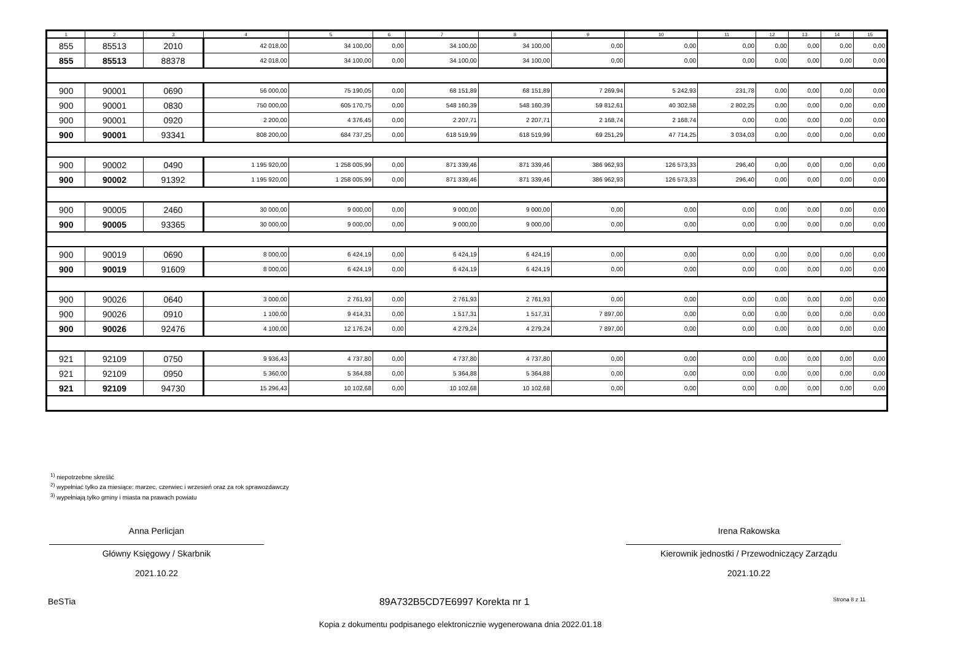| 1 | 2 | 3 | 4 | 5 | 6 | 7 | 8 | 9 | 10 | 11 | 12 | 13 | 14 | 15 |
| --- | --- | --- | --- | --- | --- | --- | --- | --- | --- | --- | --- | --- | --- | --- |
| 855 | 85513 | 2010 | 42 018,00 | 34 100,00 | 0,00 | 34 100,00 | 34 100,00 | 0,00 | 0,00 | 0,00 | 0,00 | 0,00 | 0,00 | 0,00 |
| 855 | 85513 | 88378 | 42 018,00 | 34 100,00 | 0,00 | 34 100,00 | 34 100,00 | 0,00 | 0,00 | 0,00 | 0,00 | 0,00 | 0,00 | 0,00 |
| 900 | 90001 | 0690 | 56 000,00 | 75 190,05 | 0,00 | 68 151,89 | 68 151,89 | 7 269,94 | 5 242,93 | 231,78 | 0,00 | 0,00 | 0,00 | 0,00 |
| 900 | 90001 | 0830 | 750 000,00 | 605 170,75 | 0,00 | 548 160,39 | 548 160,39 | 59 812,61 | 40 302,58 | 2 802,25 | 0,00 | 0,00 | 0,00 | 0,00 |
| 900 | 90001 | 0920 | 2 200,00 | 4 376,45 | 0,00 | 2 207,71 | 2 207,71 | 2 168,74 | 2 168,74 | 0,00 | 0,00 | 0,00 | 0,00 | 0,00 |
| 900 | 90001 | 93341 | 808 200,00 | 684 737,25 | 0,00 | 618 519,99 | 618 519,99 | 69 251,29 | 47 714,25 | 3 034,03 | 0,00 | 0,00 | 0,00 | 0,00 |
| 900 | 90002 | 0490 | 1 195 920,00 | 1 258 005,99 | 0,00 | 871 339,46 | 871 339,46 | 386 962,93 | 126 573,33 | 296,40 | 0,00 | 0,00 | 0,00 | 0,00 |
| 900 | 90002 | 91392 | 1 195 920,00 | 1 258 005,99 | 0,00 | 871 339,46 | 871 339,46 | 386 962,93 | 126 573,33 | 296,40 | 0,00 | 0,00 | 0,00 | 0,00 |
| 900 | 90005 | 2460 | 30 000,00 | 9 000,00 | 0,00 | 9 000,00 | 9 000,00 | 0,00 | 0,00 | 0,00 | 0,00 | 0,00 | 0,00 | 0,00 |
| 900 | 90005 | 93365 | 30 000,00 | 9 000,00 | 0,00 | 9 000,00 | 9 000,00 | 0,00 | 0,00 | 0,00 | 0,00 | 0,00 | 0,00 | 0,00 |
| 900 | 90019 | 0690 | 8 000,00 | 6 424,19 | 0,00 | 6 424,19 | 6 424,19 | 0,00 | 0,00 | 0,00 | 0,00 | 0,00 | 0,00 | 0,00 |
| 900 | 90019 | 91609 | 8 000,00 | 6 424,19 | 0,00 | 6 424,19 | 6 424,19 | 0,00 | 0,00 | 0,00 | 0,00 | 0,00 | 0,00 | 0,00 |
| 900 | 90026 | 0640 | 3 000,00 | 2 761,93 | 0,00 | 2 761,93 | 2 761,93 | 0,00 | 0,00 | 0,00 | 0,00 | 0,00 | 0,00 | 0,00 |
| 900 | 90026 | 0910 | 1 100,00 | 9 414,31 | 0,00 | 1 517,31 | 1 517,31 | 7 897,00 | 0,00 | 0,00 | 0,00 | 0,00 | 0,00 | 0,00 |
| 900 | 90026 | 92476 | 4 100,00 | 12 176,24 | 0,00 | 4 279,24 | 4 279,24 | 7 897,00 | 0,00 | 0,00 | 0,00 | 0,00 | 0,00 | 0,00 |
| 921 | 92109 | 0750 | 9 936,43 | 4 737,80 | 0,00 | 4 737,80 | 4 737,80 | 0,00 | 0,00 | 0,00 | 0,00 | 0,00 | 0,00 | 0,00 |
| 921 | 92109 | 0950 | 5 360,00 | 5 364,88 | 0,00 | 5 364,88 | 5 364,88 | 0,00 | 0,00 | 0,00 | 0,00 | 0,00 | 0,00 | 0,00 |
| 921 | 92109 | 94730 | 15 296,43 | 10 102,68 | 0,00 | 10 102,68 | 10 102,68 | 0,00 | 0,00 | 0,00 | 0,00 | 0,00 | 0,00 | 0,00 |
<sup>1)</sup> niepotrzebne skreślić
<sup>2)</sup> wypełniać tylko za miesiące: marzec, czerwiec i wrzesień oraz za rok sprawozdawczy
<sup>3)</sup> wypełniają tylko gminy i miasta na prawach powiatu
Anna Perlicjan
Główny Księgowy / Skarbnik
2021.10.22
Irena Rakowska
Kierownik jednostki / Przewodniczący Zarządu
2021.10.22
BeSTia 89A732B5CD7E6997 Korekta nr 1 Strona 8 z 11
Kopia z dokumentu podpisanego elektronicznie wygenerowana dnia 2022.01.18